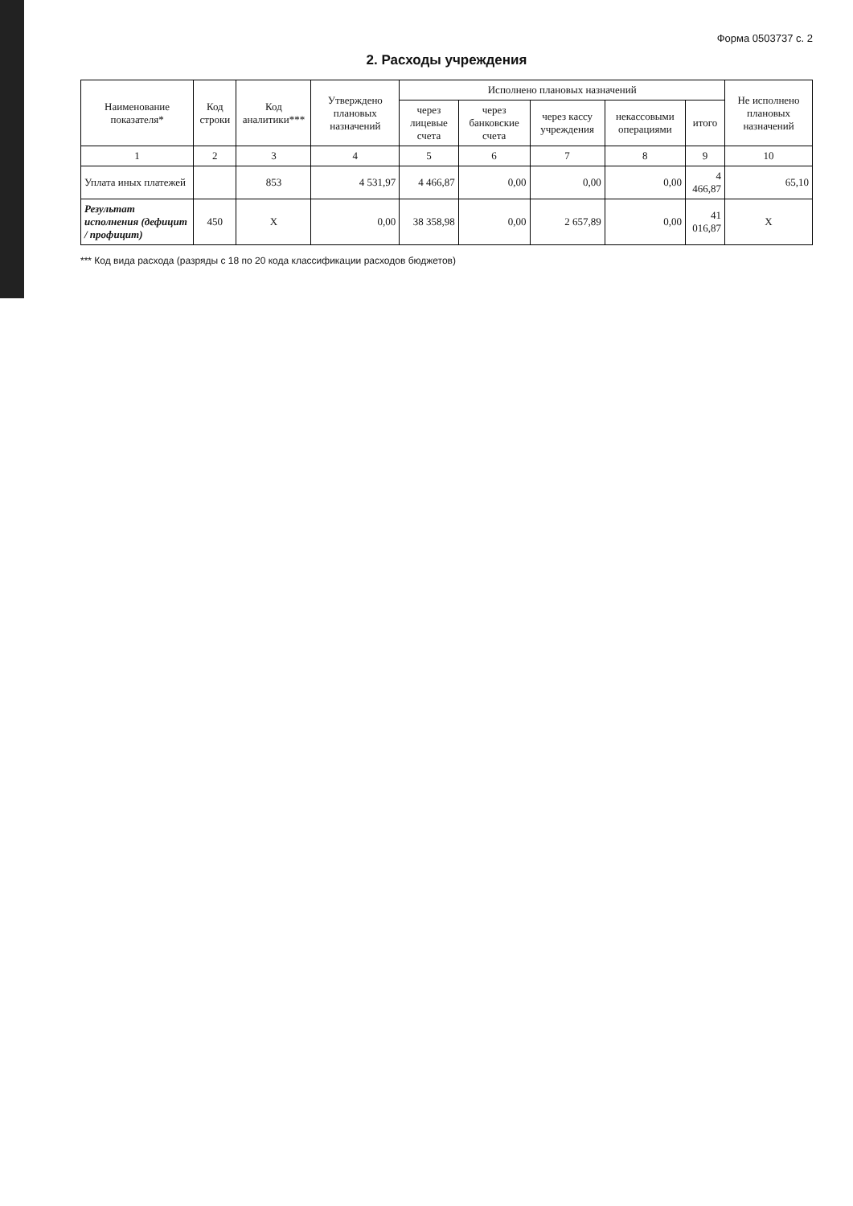Форма 0503737 с. 2
2. Расходы учреждения
| Наименование показателя* | Код строки | Код аналитики*** | Утверждено плановых назначений | Исполнено плановых назначений | | | | | Не исполнено плановых назначений |
| --- | --- | --- | --- | --- | --- | --- | --- | --- | --- |
| | | | | через лицевые счета | через банковские счета | через кассу учреждения | некассовыми операциями | итого | |
| 1 | 2 | 3 | 4 | 5 | 6 | 7 | 8 | 9 | 10 |
| Уплата иных платежей | | 853 | 4 531,97 | 4 466,87 | 0,00 | 0,00 | 0,00 | 4 466,87 | 65,10 |
| Результат исполнения (дефицит / профицит) | 450 | X | 0,00 | 38 358,98 | 0,00 | 2 657,89 | 0,00 | 41 016,87 | X |
*** Код вида расхода (разряды с 18 по 20 кода классификации расходов бюджетов)